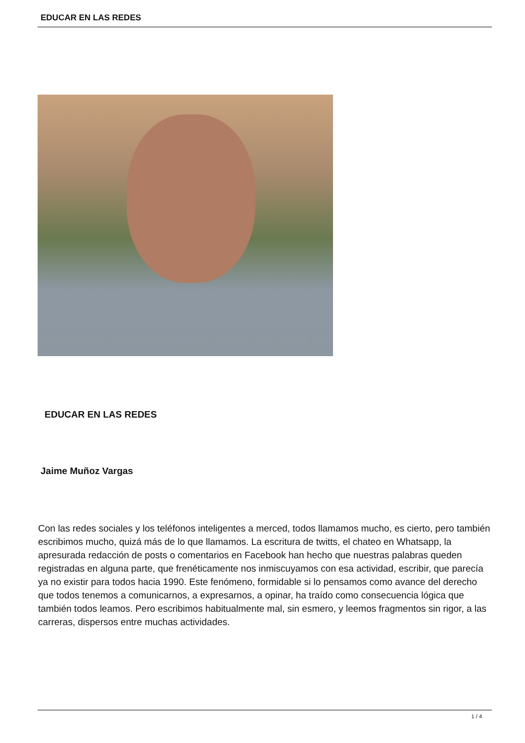EDUCAR EN LAS REDES
EDUCAR EN LAS REDES
Jaime Muñoz Vargas
Con las redes sociales y los teléfonos inteligentes a merced, todos llamamos mucho, es cierto, pero también escribimos mucho, quizá más de lo que llamamos. La escritura de twitts, el chateo en Whatsapp, la apresurada redacción de posts o comentarios en Facebook han hecho que nuestras palabras queden registradas en alguna parte, que frenéticamente nos inmiscuyamos con esa actividad, escribir, que parecía ya no existir para todos hacia 1990. Este fenómeno, formidable si lo pensamos como avance del derecho que todos tenemos a comunicarnos, a expresarnos, a opinar, ha traído como consecuencia lógica que también todos leamos. Pero escribimos habitualmente mal, sin esmero, y leemos fragmentos sin rigor, a las carreras, dispersos entre muchas actividades.
1 / 4